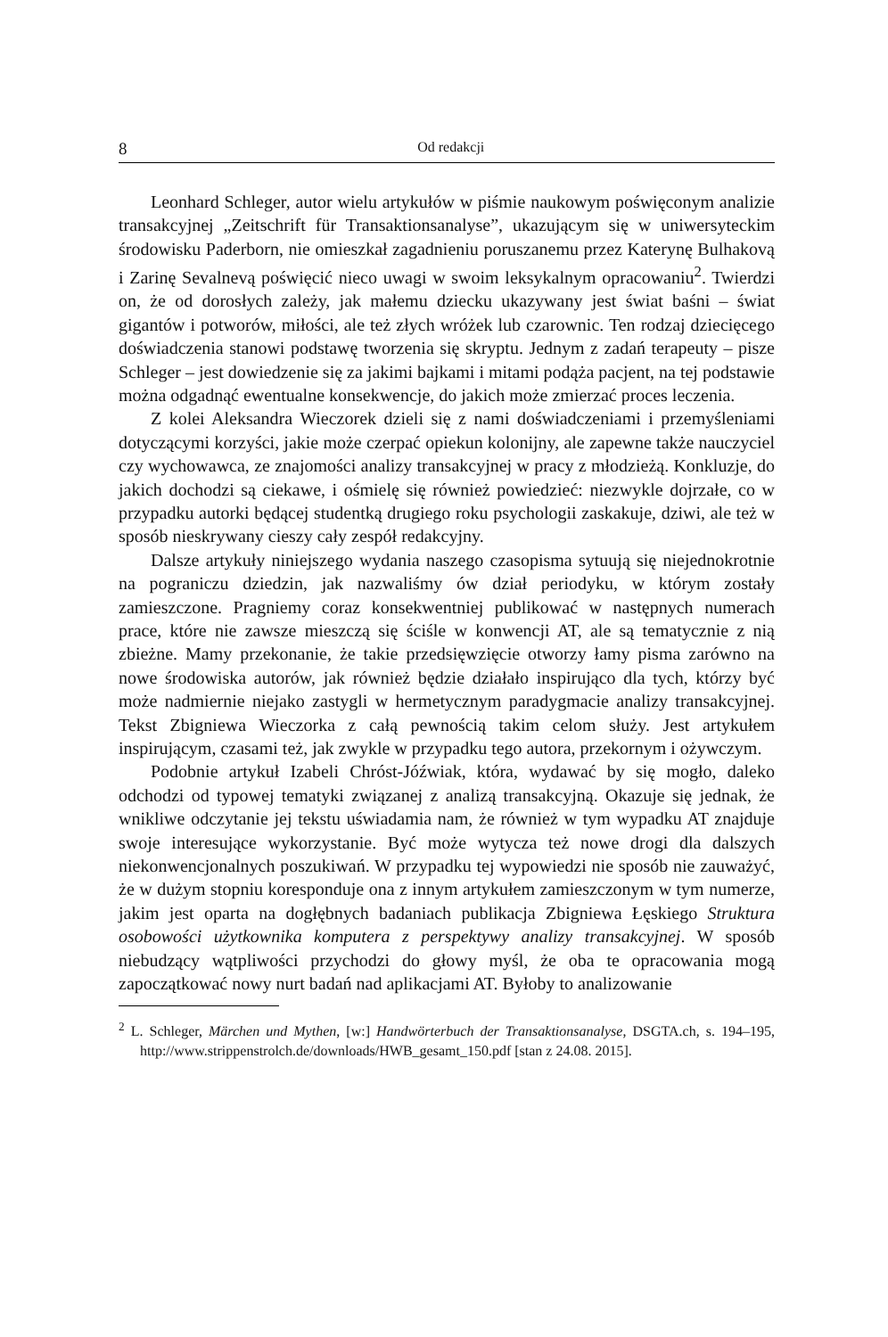8 Od redakcji
Leonhard Schleger, autor wielu artykułów w piśmie naukowym poświęconym analizie transakcyjnej „Zeitschrift für Transaktionsanalyse”, ukazującym się w uniwersyteckim środowisku Paderborn, nie omieszkał zagadnieniu poruszanemu przez Katerynę Bulhakovą i Zarinę Sevalnevą poświęcić nieco uwagi w swoim leksykalnym opracowaniu<sup>2</sup>. Twierdzi on, że od dorosłych zależy, jak małemu dziecku ukazywany jest świat baśni – świat gigantów i potworów, miłości, ale też złych wróżek lub czarownic. Ten rodzaj dziecięcego doświadczenia stanowi podstawę tworzenia się skryptu. Jednym z zadań terapeuty – pisze Schleger – jest dowiedzenie się za jakimi bajkami i mitami podąża pacjent, na tej podstawie można odgadnąć ewentualne konsekwencje, do jakich może zmierzać proces leczenia.
Z kolei Aleksandra Wieczorek dzieli się z nami doświadczeniami i przemyśleniami dotyczącymi korzyści, jakie może czerpać opiekun kolonijny, ale zapewne także nauczyciel czy wychowawca, ze znajomości analizy transakcyjnej w pracy z młodzieżą. Konkluzje, do jakich dochodzi są ciekawe, i ośmielę się również powiedzieć: niezwykle dojrzałe, co w przypadku autorki będącej studentką drugiego roku psychologii zaskakuje, dziwi, ale też w sposób nieskrywany cieszy cały zespół redakcyjny.
Dalsze artykuły niniejszego wydania naszego czasopisma sytuują się niejednokrotnie na pograniczu dziedzin, jak nazwaliśmy ów dział periodyku, w którym zostały zamieszczone. Pragniemy coraz konsekwentniej publikować w następnych numerach prace, które nie zawsze mieszczą się ściśle w konwencji AT, ale są tematycznie z nią zbieżne. Mamy przekonanie, że takie przedsięwzięcie otworzy łamy pisma zarówno na nowe środowiska autorów, jak również będzie działało inspirująco dla tych, którzy być może nadmiernie niejako zastygli w hermetycznym paradygmacie analizy transakcyjnej. Tekst Zbigniewa Wieczorka z całą pewnością takim celom służy. Jest artykułem inspirującym, czasami też, jak zwykle w przypadku tego autora, przekornym i ożywczym.
Podobnie artykuł Izabeli Chróst-Jóźwiak, która, wydawać by się mogło, daleko odchodzi od typowej tematyki związanej z analizą transakcyjną. Okazuje się jednak, że wnikliwe odczytanie jej tekstu uświadamia nam, że również w tym wypadku AT znajduje swoje interesujące wykorzystanie. Być może wytycza też nowe drogi dla dalszych niekonwencjonalnych poszukiwań. W przypadku tej wypowiedzi nie sposób nie zauważyć, że w dużym stopniu koresponduje ona z innym artykułem zamieszczonym w tym numerze, jakim jest oparta na dogłębnych badaniach publikacja Zbigniewa Łęskiego Struktura osobowości użytkownika komputera z perspektywy analizy transakcyjnej. W sposób niebudzący wątpliwości przychodzi do głowy myśl, że oba te opracowania mogą zapoczątkować nowy nurt badań nad aplikacjami AT. Byłoby to analizowanie
<sup>2</sup> L. Schleger, Märchen und Mythen, [w:] Handwörterbuch der Transaktionsanalyse, DSGTA.ch, s. 194–195, http://www.strippenstrolch.de/downloads/HWB_gesamt_150.pdf [stan z 24.08. 2015].